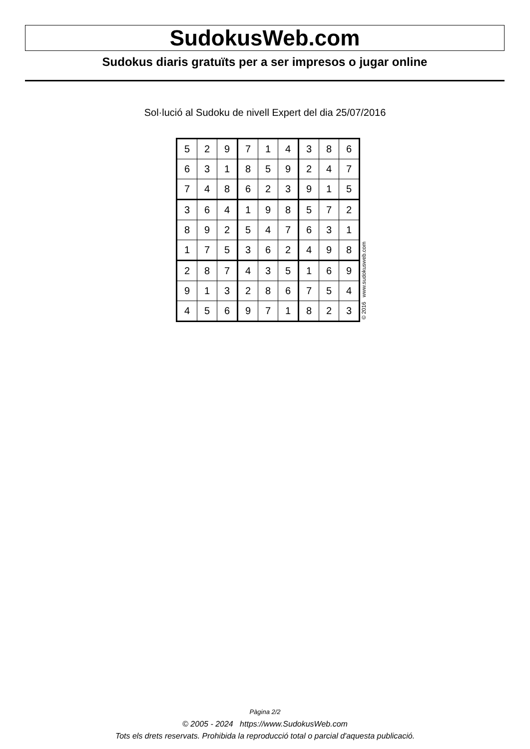SudokusWeb.com
Sudokus diaris gratuïts per a ser impresos o jugar online
Sol·lució al Sudoku de nivell Expert del dia 25/07/2016
| 5 | 2 | 9 | 7 | 1 | 4 | 3 | 8 | 6 |
| 6 | 3 | 1 | 8 | 5 | 9 | 2 | 4 | 7 |
| 7 | 4 | 8 | 6 | 2 | 3 | 9 | 1 | 5 |
| 3 | 6 | 4 | 1 | 9 | 8 | 5 | 7 | 2 |
| 8 | 9 | 2 | 5 | 4 | 7 | 6 | 3 | 1 |
| 1 | 7 | 5 | 3 | 6 | 2 | 4 | 9 | 8 |
| 2 | 8 | 7 | 4 | 3 | 5 | 1 | 6 | 9 |
| 9 | 1 | 3 | 2 | 8 | 6 | 7 | 5 | 4 |
| 4 | 5 | 6 | 9 | 7 | 1 | 8 | 2 | 3 |
© 2016 www.sudokusweb.com
Pàgina 2/2
© 2005 - 2024 https://www.SudokusWeb.com
Tots els drets reservats. Prohibida la reproducció total o parcial d'aquesta publicació.